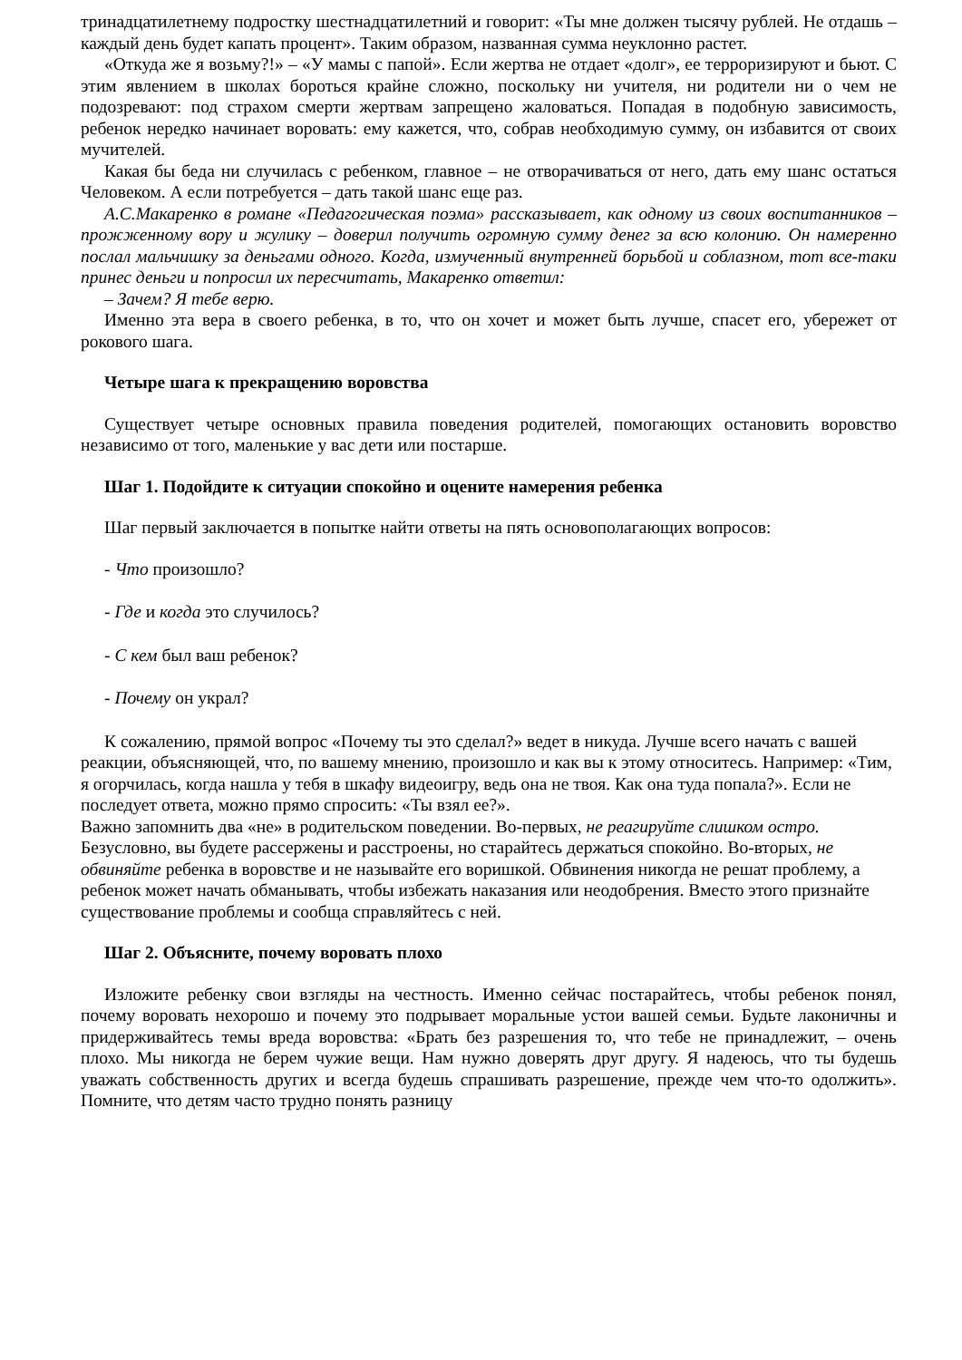тринадцатилетнему подростку шестнадцатилетний и говорит: «Ты мне должен тысячу рублей. Не отдашь – каждый день будет капать процент». Таким образом, названная сумма неуклонно растет.
«Откуда же я возьму?!» – «У мамы с папой». Если жертва не отдает «долг», ее терроризируют и бьют. С этим явлением в школах бороться крайне сложно, поскольку ни учителя, ни родители ни о чем не подозревают: под страхом смерти жертвам запрещено жаловаться. Попадая в подобную зависимость, ребенок нередко начинает воровать: ему кажется, что, собрав необходимую сумму, он избавится от своих мучителей.
Какая бы беда ни случилась с ребенком, главное – не отворачиваться от него, дать ему шанс остаться Человеком. А если потребуется – дать такой шанс еще раз.
А.С.Макаренко в романе «Педагогическая поэма» рассказывает, как одному из своих воспитанников – прожженному вору и жулику – доверил получить огромную сумму денег за всю колонию. Он намеренно послал мальчишку за деньгами одного. Когда, измученный внутренней борьбой и соблазном, тот все-таки принес деньги и попросил их пересчитать, Макаренко ответил:
– Зачем? Я тебе верю.
Именно эта вера в своего ребенка, в то, что он хочет и может быть лучше, спасет его, убережет от рокового шага.
Четыре шага к прекращению воровства
Существует четыре основных правила поведения родителей, помогающих остановить воровство независимо от того, маленькие у вас дети или постарше.
Шаг 1. Подойдите к ситуации спокойно и оцените намерения ребенка
Шаг первый заключается в попытке найти ответы на пять основополагающих вопросов:
- Что произошло?
- Где и когда это случилось?
- С кем был ваш ребенок?
- Почему он украл?
К сожалению, прямой вопрос «Почему ты это сделал?» ведет в никуда. Лучше всего начать с вашей реакции, объясняющей, что, по вашему мнению, произошло и как вы к этому относитесь. Например: «Тим, я огорчилась, когда нашла у тебя в шкафу видеоигру, ведь она не твоя. Как она туда попала?». Если не последует ответа, можно прямо спросить: «Ты взял ее?».
Важно запомнить два «не» в родительском поведении. Во-первых, не реагируйте слишком остро. Безусловно, вы будете рассержены и расстроены, но старайтесь держаться спокойно. Во-вторых, не обвиняйте ребенка в воровстве и не называйте его воришкой. Обвинения никогда не решат проблему, а ребенок может начать обманывать, чтобы избежать наказания или неодобрения. Вместо этого признайте существование проблемы и сообща справляйтесь с ней.
Шаг 2. Объясните, почему воровать плохо
Изложите ребенку свои взгляды на честность. Именно сейчас постарайтесь, чтобы ребенок понял, почему воровать нехорошо и почему это подрывает моральные устои вашей семьи. Будьте лаконичны и придерживайтесь темы вреда воровства: «Брать без разрешения то, что тебе не принадлежит, – очень плохо. Мы никогда не берем чужие вещи. Нам нужно доверять друг другу. Я надеюсь, что ты будешь уважать собственность других и всегда будешь спрашивать разрешение, прежде чем что-то одолжить». Помните, что детям часто трудно понять разницу